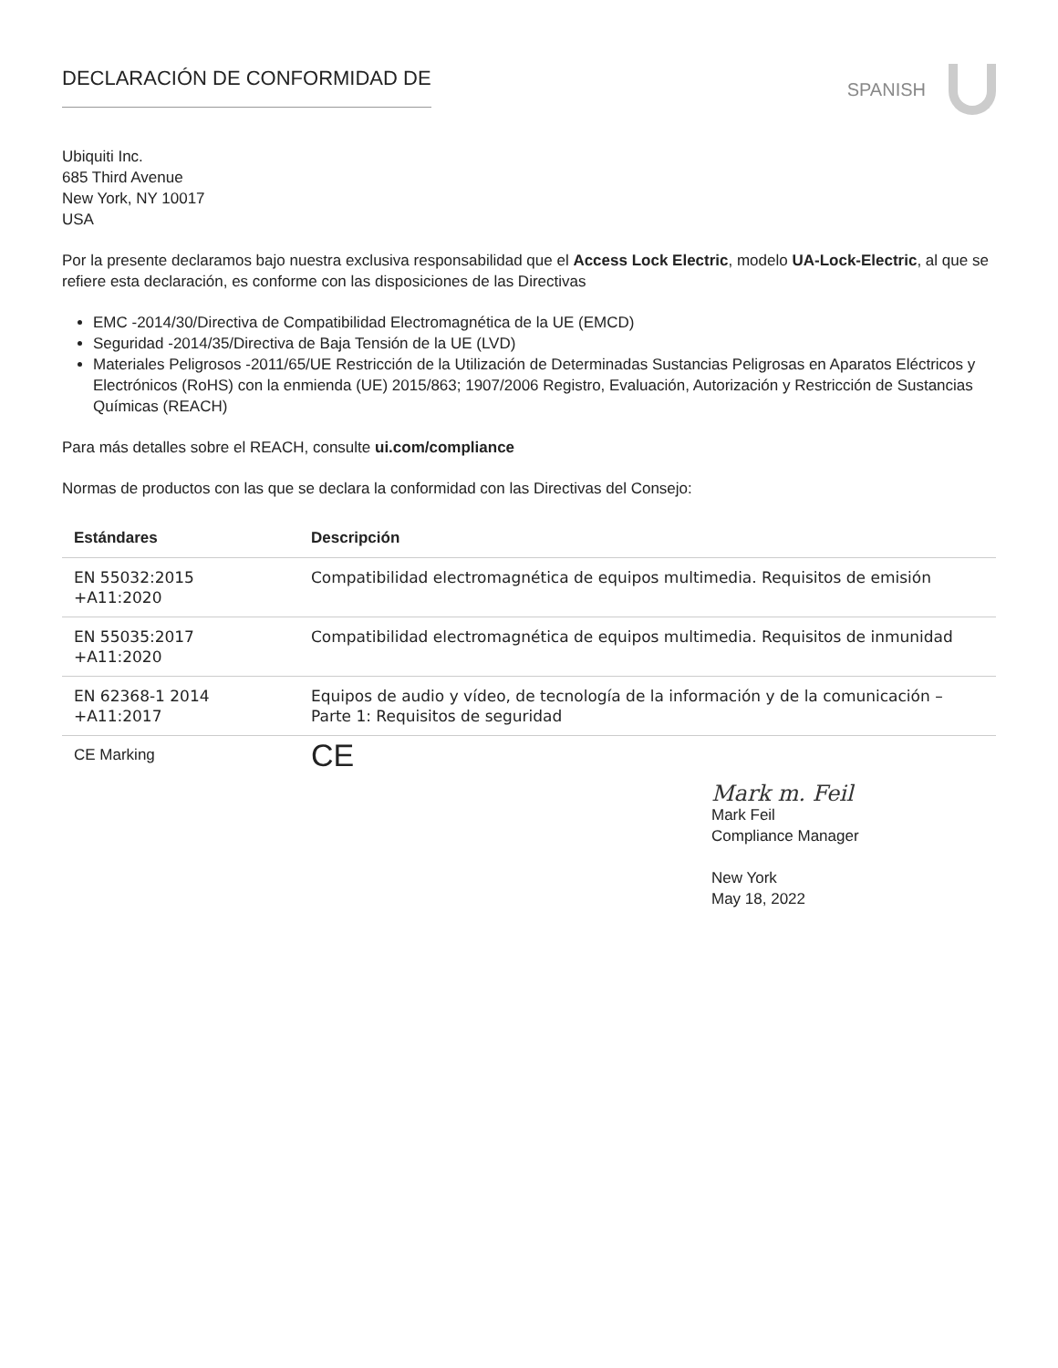DECLARACIÓN DE CONFORMIDAD DE
SPANISH
Ubiquiti Inc.
685 Third Avenue
New York, NY 10017
USA
Por la presente declaramos bajo nuestra exclusiva responsabilidad que el Access Lock Electric, modelo UA-Lock-Electric, al que se refiere esta declaración, es conforme con las disposiciones de las Directivas
EMC -2014/30/Directiva de Compatibilidad Electromagnética de la UE (EMCD)
Seguridad -2014/35/Directiva de Baja Tensión de la UE (LVD)
Materiales Peligrosos -2011/65/UE Restricción de la Utilización de Determinadas Sustancias Peligrosas en Aparatos Eléctricos y Electrónicos (RoHS) con la enmienda (UE) 2015/863; 1907/2006 Registro, Evaluación, Autorización y Restricción de Sustancias Químicas (REACH)
Para más detalles sobre el REACH, consulte ui.com/compliance
Normas de productos con las que se declara la conformidad con las Directivas del Consejo:
| Estándares | Descripción |
| --- | --- |
| EN 55032:2015 +A11:2020 | Compatibilidad electromagnética de equipos multimedia. Requisitos de emisión |
| EN 55035:2017 +A11:2020 | Compatibilidad electromagnética de equipos multimedia. Requisitos de inmunidad |
| EN 62368-1 2014 +A11:2017 | Equipos de audio y vídeo, de tecnología de la información y de la comunicación – Parte 1: Requisitos de seguridad |
| CE Marking | CE |
Mark m. Feil
Mark Feil
Compliance Manager
New York
May 18, 2022